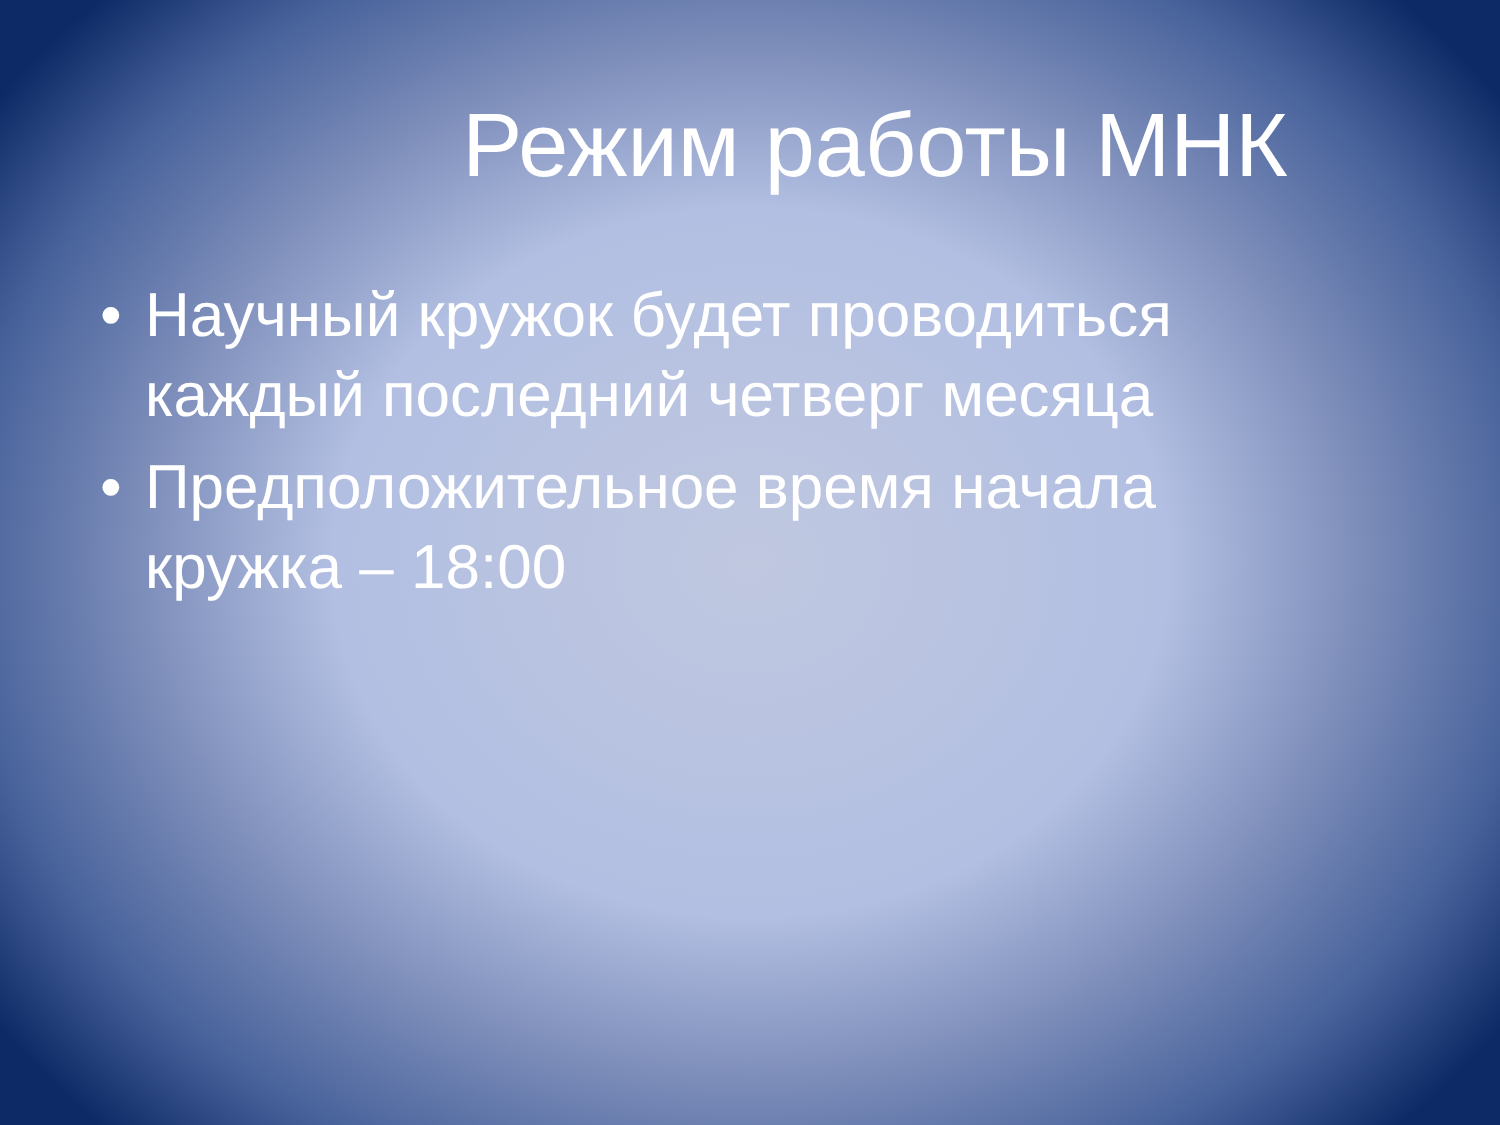Режим работы МНК
• Научный кружок будет проводиться каждый последний четверг месяца
• Предположительное время начала кружка – 18:00